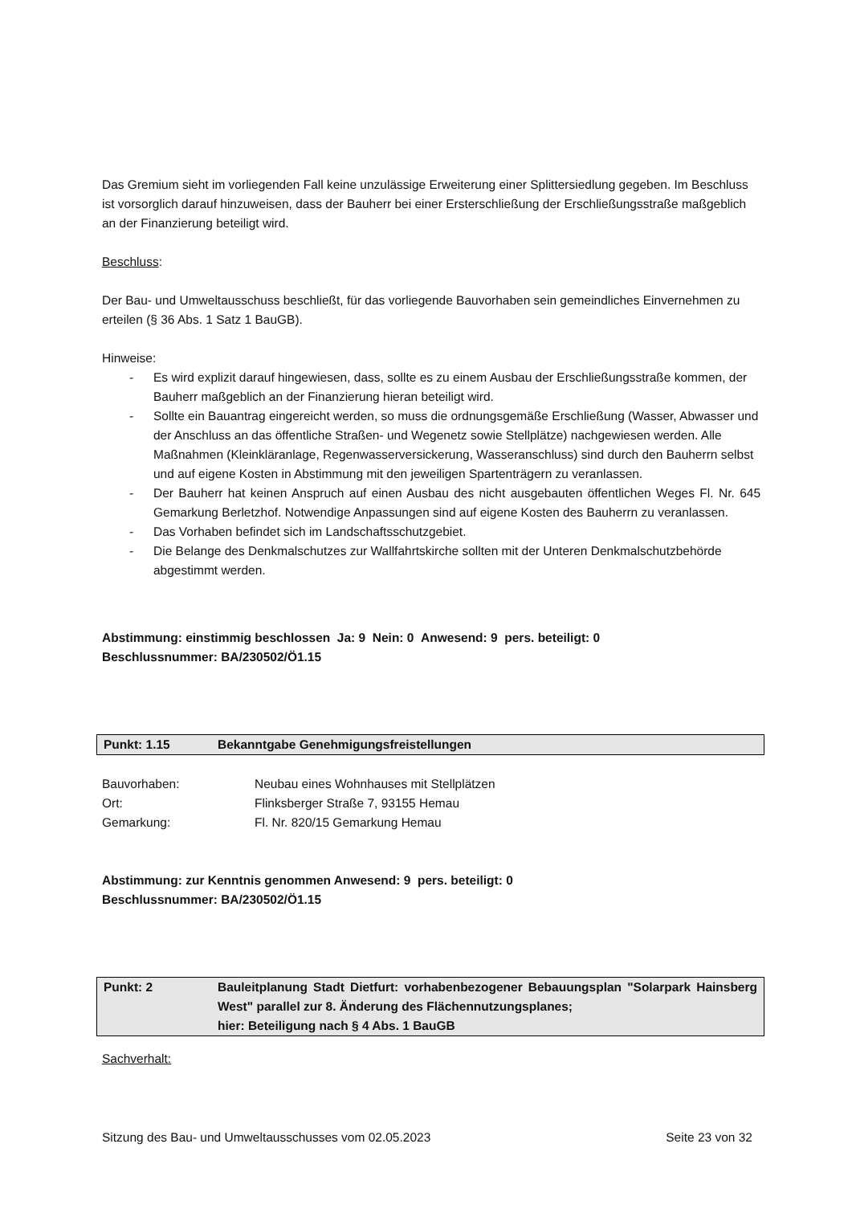Das Gremium sieht im vorliegenden Fall keine unzulässige Erweiterung einer Splittersiedlung gegeben. Im Beschluss ist vorsorglich darauf hinzuweisen, dass der Bauherr bei einer Ersterschließung der Erschließungsstraße maßgeblich an der Finanzierung beteiligt wird.
Beschluss:
Der Bau- und Umweltausschuss beschließt, für das vorliegende Bauvorhaben sein gemeindliches Einvernehmen zu erteilen (§ 36 Abs. 1 Satz 1 BauGB).
Hinweise:
- Es wird explizit darauf hingewiesen, dass, sollte es zu einem Ausbau der Erschließungsstraße kommen, der Bauherr maßgeblich an der Finanzierung hieran beteiligt wird.
- Sollte ein Bauantrag eingereicht werden, so muss die ordnungsgemäße Erschließung (Wasser, Abwasser und der Anschluss an das öffentliche Straßen- und Wegenetz sowie Stellplätze) nachgewiesen werden. Alle Maßnahmen (Kleinkläranlage, Regenwasserversickerung, Wasseranschluss) sind durch den Bauherrn selbst und auf eigene Kosten in Abstimmung mit den jeweiligen Spartenträgern zu veranlassen.
- Der Bauherr hat keinen Anspruch auf einen Ausbau des nicht ausgebauten öffentlichen Weges Fl. Nr. 645 Gemarkung Berletzhof. Notwendige Anpassungen sind auf eigene Kosten des Bauherrn zu veranlassen.
- Das Vorhaben befindet sich im Landschaftsschutzgebiet.
- Die Belange des Denkmalschutzes zur Wallfahrtskirche sollten mit der Unteren Denkmalschutzbehörde abgestimmt werden.
Abstimmung: einstimmig beschlossen Ja: 9 Nein: 0 Anwesend: 9 pers. beteiligt: 0
Beschlussnummer: BA/230502/Ö1.15
Punkt: 1.15 Bekanntgabe Genehmigungsfreistellungen
Bauvorhaben: Neubau eines Wohnhauses mit Stellplätzen
Ort: Flinksberger Straße 7, 93155 Hemau
Gemarkung: Fl. Nr. 820/15 Gemarkung Hemau
Abstimmung: zur Kenntnis genommen Anwesend: 9 pers. beteiligt: 0
Beschlussnummer: BA/230502/Ö1.15
Punkt: 2 Bauleitplanung Stadt Dietfurt: vorhabenbezogener Bebauungsplan "Solarpark Hainsberg West" parallel zur 8. Änderung des Flächennutzungsplanes;
hier: Beteiligung nach § 4 Abs. 1 BauGB
Sachverhalt:
Sitzung des Bau- und Umweltausschusses vom 02.05.2023 Seite 23 von 32